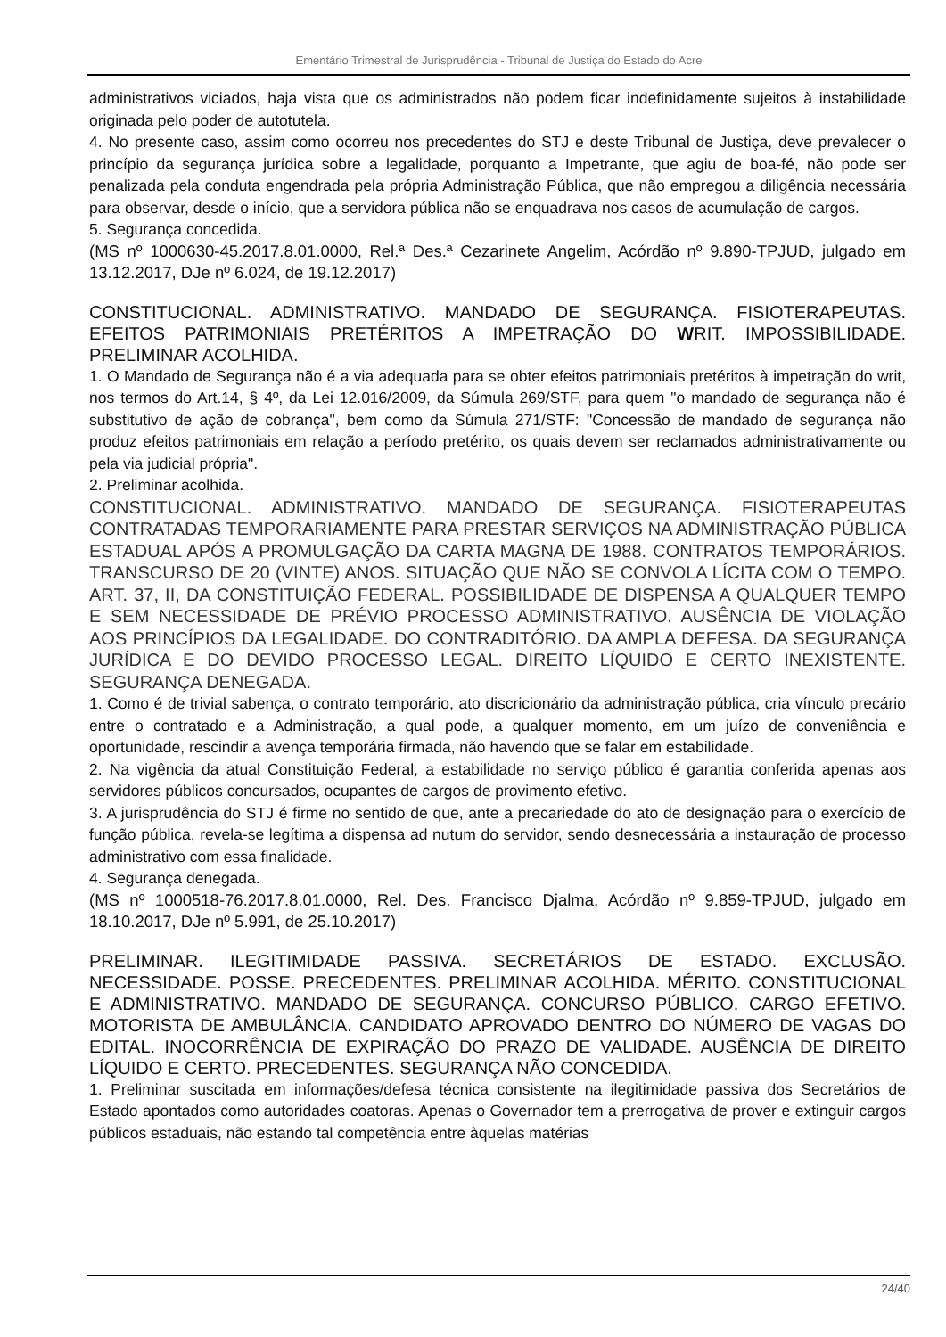Ementário Trimestral de Jurisprudência - Tribunal de Justiça do Estado do Acre
administrativos viciados, haja vista que os administrados não podem ficar indefinidamente sujeitos à instabilidade originada pelo poder de autotutela.
4. No presente caso, assim como ocorreu nos precedentes do STJ e deste Tribunal de Justiça, deve prevalecer o princípio da segurança jurídica sobre a legalidade, porquanto a Impetrante, que agiu de boa-fé, não pode ser penalizada pela conduta engendrada pela própria Administração Pública, que não empregou a diligência necessária para observar, desde o início, que a servidora pública não se enquadrava nos casos de acumulação de cargos.
5. Segurança concedida.
(MS nº 1000630-45.2017.8.01.0000, Rel.ª Des.ª Cezarinete Angelim, Acórdão nº 9.890-TPJUD, julgado em 13.12.2017, DJe nº 6.024, de 19.12.2017)
CONSTITUCIONAL. ADMINISTRATIVO. MANDADO DE SEGURANÇA. FISIOTERAPEUTAS. EFEITOS PATRIMONIAIS PRETÉRITOS A IMPETRAÇÃO DO WRIT. IMPOSSIBILIDADE. PRELIMINAR ACOLHIDA.
1. O Mandado de Segurança não é a via adequada para se obter efeitos patrimoniais pretéritos à impetração do writ, nos termos do Art.14, § 4º, da Lei 12.016/2009, da Súmula 269/STF, para quem "o mandado de segurança não é substitutivo de ação de cobrança", bem como da Súmula 271/STF: "Concessão de mandado de segurança não produz efeitos patrimoniais em relação a período pretérito, os quais devem ser reclamados administrativamente ou pela via judicial própria".
2. Preliminar acolhida.
CONSTITUCIONAL. ADMINISTRATIVO. MANDADO DE SEGURANÇA. FISIOTERAPEUTAS CONTRATADAS TEMPORARIAMENTE PARA PRESTAR SERVIÇOS NA ADMINISTRAÇÃO PÚBLICA ESTADUAL APÓS A PROMULGAÇÃO DA CARTA MAGNA DE 1988. CONTRATOS TEMPORÁRIOS. TRANSCURSO DE 20 (VINTE) ANOS. SITUAÇÃO QUE NÃO SE CONVOLA LÍCITA COM O TEMPO. ART. 37, II, DA CONSTITUIÇÃO FEDERAL. POSSIBILIDADE DE DISPENSA A QUALQUER TEMPO E SEM NECESSIDADE DE PRÉVIO PROCESSO ADMINISTRATIVO. AUSÊNCIA DE VIOLAÇÃO AOS PRINCÍPIOS DA LEGALIDADE. DO CONTRADITÓRIO. DA AMPLA DEFESA. DA SEGURANÇA JURÍDICA E DO DEVIDO PROCESSO LEGAL. DIREITO LÍQUIDO E CERTO INEXISTENTE. SEGURANÇA DENEGADA.
1. Como é de trivial sabença, o contrato temporário, ato discricionário da administração pública, cria vínculo precário entre o contratado e a Administração, a qual pode, a qualquer momento, em um juízo de conveniência e oportunidade, rescindir a avença temporária firmada, não havendo que se falar em estabilidade.
2. Na vigência da atual Constituição Federal, a estabilidade no serviço público é garantia conferida apenas aos servidores públicos concursados, ocupantes de cargos de provimento efetivo.
3. A jurisprudência do STJ é firme no sentido de que, ante a precariedade do ato de designação para o exercício de função pública, revela-se legítima a dispensa ad nutum do servidor, sendo desnecessária a instauração de processo administrativo com essa finalidade.
4. Segurança denegada.
(MS nº 1000518-76.2017.8.01.0000, Rel. Des. Francisco Djalma, Acórdão nº 9.859-TPJUD, julgado em 18.10.2017, DJe nº 5.991, de 25.10.2017)
PRELIMINAR. ILEGITIMIDADE PASSIVA. SECRETÁRIOS DE ESTADO. EXCLUSÃO. NECESSIDADE. POSSE. PRECEDENTES. PRELIMINAR ACOLHIDA. MÉRITO. CONSTITUCIONAL E ADMINISTRATIVO. MANDADO DE SEGURANÇA. CONCURSO PÚBLICO. CARGO EFETIVO. MOTORISTA DE AMBULÂNCIA. CANDIDATO APROVADO DENTRO DO NÚMERO DE VAGAS DO EDITAL. INOCORRÊNCIA DE EXPIRAÇÃO DO PRAZO DE VALIDADE. AUSÊNCIA DE DIREITO LÍQUIDO E CERTO. PRECEDENTES. SEGURANÇA NÃO CONCEDIDA.
1. Preliminar suscitada em informações/defesa técnica consistente na ilegitimidade passiva dos Secretários de Estado apontados como autoridades coatoras. Apenas o Governador tem a prerrogativa de prover e extinguir cargos públicos estaduais, não estando tal competência entre àquelas matérias
24/40